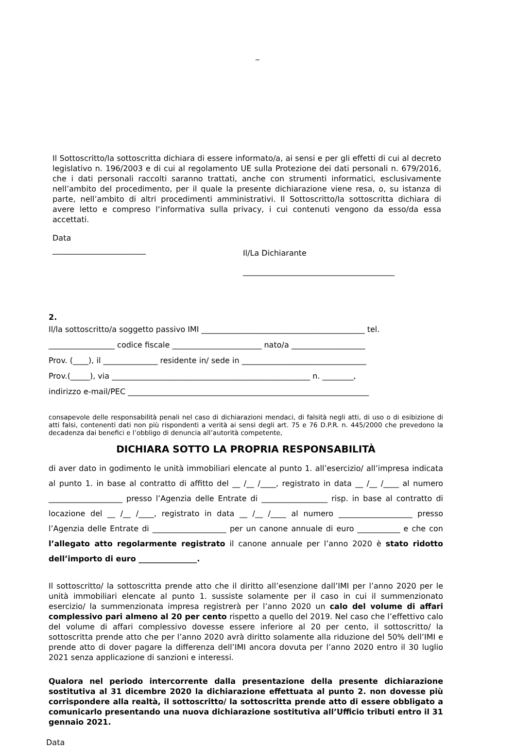_
Il Sottoscritto/la sottoscritta dichiara di essere informato/a, ai sensi e per gli effetti di cui al decreto legislativo n. 196/2003 e di cui al regolamento UE sulla Protezione dei dati personali n. 679/2016, che i dati personali raccolti saranno trattati, anche con strumenti informatici, esclusivamente nell’ambito del procedimento, per il quale la presente dichiarazione viene resa, o, su istanza di parte, nell’ambito di altri procedimenti amministrativi. Il Sottoscritto/la sottoscritta dichiara di avere letto e compreso l‘informativa sulla privacy, i cui contenuti vengono da esso/da essa accettati.
Data
________________________
Il/La Dichiarante
_______________________________________
2.
Il/la sottoscritto/a soggetto passivo IMI __________________________________________ tel.
_________________ codice fiscale _______________________ nato/a ___________________
Prov. (____), il ______________ residente in/ sede in ________________________________
Prov.(_____), via ___________________________________________________ n. ________,
indirizzo e-mail/PEC ______________________________________________________________
consapevole delle responsabilità penali nel caso di dichiarazioni mendaci, di falsità negli atti, di uso o di esibizione di atti falsi, contenenti dati non più rispondenti a verità ai sensi degli art. 75 e 76 D.P.R. n. 445/2000 che prevedono la decadenza dai benefici e l’obbligo di denuncia all’autorità competente,
DICHIARA SOTTO LA PROPRIA RESPONSABILITÀ
di aver dato in godimento le unità immobiliari elencate al punto 1. all’esercizio/ all’impresa indicata al punto 1. in base al contratto di affitto del __ /__ /____, registrato in data __ /__ /____ al numero ___________________ presso l’Agenzia delle Entrate di _________________ risp. in base al contratto di locazione del __ /__ /____, registrato in data __ /__ /____ al numero ___________________ presso l’Agenzia delle Entrate di ___________________ per un canone annuale di euro ___________ e che con l’allegato atto regolarmente registrato il canone annuale per l’anno 2020 è stato ridotto dell’importo di euro _______________.
Il sottoscritto/ la sottoscritta prende atto che il diritto all’esenzione dall’IMI per l’anno 2020 per le unità immobiliari elencate al punto 1. sussiste solamente per il caso in cui il summenzionato esercizio/ la summenzionata impresa registrerà per l’anno 2020 un calo del volume di affari complessivo pari almeno al 20 per cento rispetto a quello del 2019. Nel caso che l’effettivo calo del volume di affari complessivo dovesse essere inferiore al 20 per cento, il sottoscritto/ la sottoscritta prende atto che per l’anno 2020 avrà diritto solamente alla riduzione del 50% dell’IMI e prende atto di dover pagare la differenza dell’IMI ancora dovuta per l’anno 2020 entro il 30 luglio 2021 senza applicazione di sanzioni e interessi.
Qualora nel periodo intercorrente dalla presentazione della presente dichiarazione sostitutiva al 31 dicembre 2020 la dichiarazione effettuata al punto 2. non dovesse più corrispondere alla realtà, il sottoscritto/ la sottoscritta prende atto di essere obbligato a comunicarlo presentando una nuova dichiarazione sostitutiva all’Ufficio tributi entro il 31 gennaio 2021.
Data